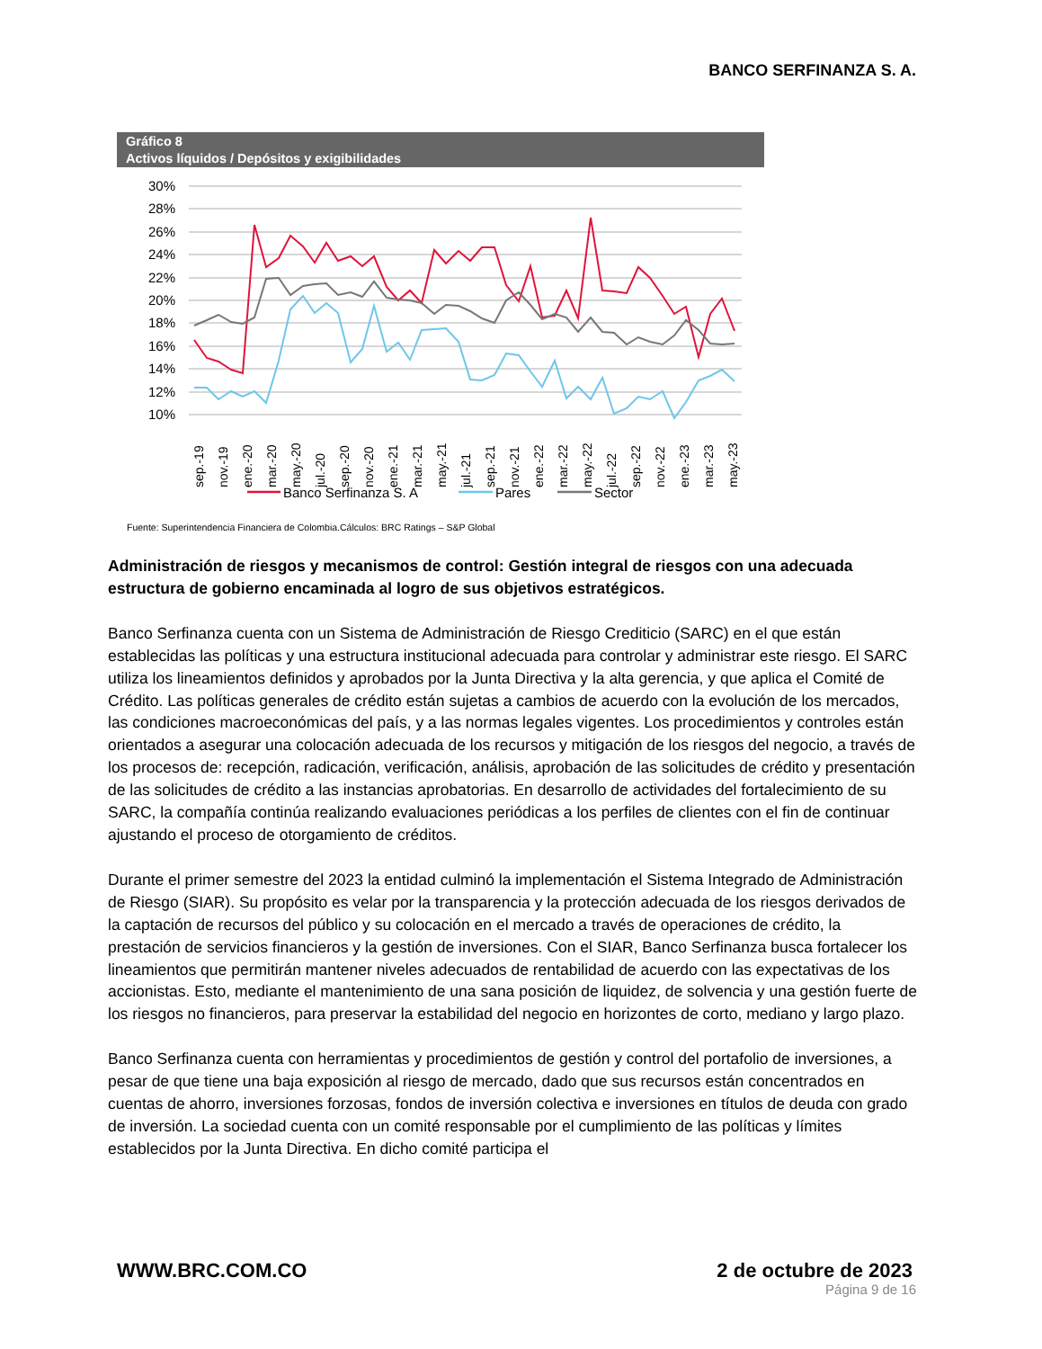BANCO SERFINANZA S. A.
Gráfico 8
Activos líquidos / Depósitos y exigibilidades
30%
28%
26%
24%
22%
20%
18%
16%
14%
12%
10%
sep.-19
nov.-19
ene.-20
mar.-20
may.-20
jul.-20
sep.-20
nov.-20
ene.-21
mar.-21
may.-21
jul.-21
sep.-21
nov.-21
ene.-22
mar.-22
may.-22
jul.-22
sep.-22
nov.-22
ene.-23
mar.-23
may.-23
Banco Serfinanza S. A
Pares
Sector
Fuente: Superintendencia Financiera de Colombia.Cálculos: BRC Ratings – S&P Global
Administración de riesgos y mecanismos de control: Gestión integral de riesgos con una adecuada estructura de gobierno encaminada al logro de sus objetivos estratégicos.
Banco Serfinanza cuenta con un Sistema de Administración de Riesgo Crediticio (SARC) en el que están establecidas las políticas y una estructura institucional adecuada para controlar y administrar este riesgo. El SARC utiliza los lineamientos definidos y aprobados por la Junta Directiva y la alta gerencia, y que aplica el Comité de Crédito. Las políticas generales de crédito están sujetas a cambios de acuerdo con la evolución de los mercados, las condiciones macroeconómicas del país, y a las normas legales vigentes. Los procedimientos y controles están orientados a asegurar una colocación adecuada de los recursos y mitigación de los riesgos del negocio, a través de los procesos de: recepción, radicación, verificación, análisis, aprobación de las solicitudes de crédito y presentación de las solicitudes de crédito a las instancias aprobatorias. En desarrollo de actividades del fortalecimiento de su SARC, la compañía continúa realizando evaluaciones periódicas a los perfiles de clientes con el fin de continuar ajustando el proceso de otorgamiento de créditos.
Durante el primer semestre del 2023 la entidad culminó la implementación el Sistema Integrado de Administración de Riesgo (SIAR). Su propósito es velar por la transparencia y la protección adecuada de los riesgos derivados de la captación de recursos del público y su colocación en el mercado a través de operaciones de crédito, la prestación de servicios financieros y la gestión de inversiones. Con el SIAR, Banco Serfinanza busca fortalecer los lineamientos que permitirán mantener niveles adecuados de rentabilidad de acuerdo con las expectativas de los accionistas. Esto, mediante el mantenimiento de una sana posición de liquidez, de solvencia y una gestión fuerte de los riesgos no financieros, para preservar la estabilidad del negocio en horizontes de corto, mediano y largo plazo.
Banco Serfinanza cuenta con herramientas y procedimientos de gestión y control del portafolio de inversiones, a pesar de que tiene una baja exposición al riesgo de mercado, dado que sus recursos están concentrados en cuentas de ahorro, inversiones forzosas, fondos de inversión colectiva e inversiones en títulos de deuda con grado de inversión. La sociedad cuenta con un comité responsable por el cumplimiento de las políticas y límites establecidos por la Junta Directiva. En dicho comité participa el
WWW.BRC.COM.CO 2 de octubre de 2023
Página 9 de 16